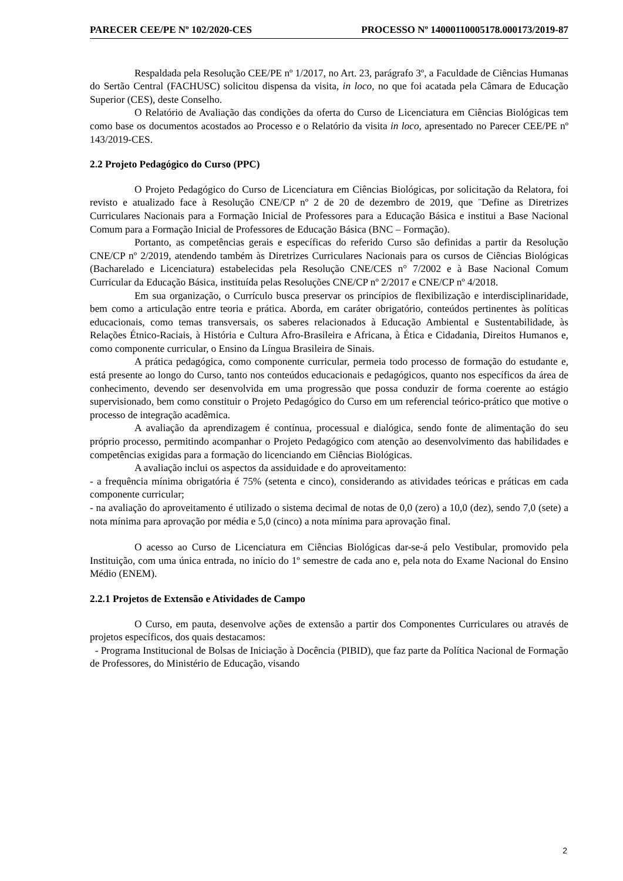PARECER CEE/PE Nº 102/2020-CES PROCESSO Nº 14000110005178.000173/2019-87
Respaldada pela Resolução CEE/PE nº 1/2017, no Art. 23, parágrafo 3º, a Faculdade de Ciências Humanas do Sertão Central (FACHUSC) solicitou dispensa da visita, in loco, no que foi acatada pela Câmara de Educação Superior (CES), deste Conselho.
O Relatório de Avaliação das condições da oferta do Curso de Licenciatura em Ciências Biológicas tem como base os documentos acostados ao Processo e o Relatório da visita in loco, apresentado no Parecer CEE/PE nº 143/2019-CES.
2.2 Projeto Pedagógico do Curso (PPC)
O Projeto Pedagógico do Curso de Licenciatura em Ciências Biológicas, por solicitação da Relatora, foi revisto e atualizado face à Resolução CNE/CP nº 2 de 20 de dezembro de 2019, que ¨Define as Diretrizes Curriculares Nacionais para a Formação Inicial de Professores para a Educação Básica e institui a Base Nacional Comum para a Formação Inicial de Professores de Educação Básica (BNC – Formação).
Portanto, as competências gerais e específicas do referido Curso são definidas a partir da Resolução CNE/CP nº 2/2019, atendendo também às Diretrizes Curriculares Nacionais para os cursos de Ciências Biológicas (Bacharelado e Licenciatura) estabelecidas pela Resolução CNE/CES n° 7/2002 e à Base Nacional Comum Curricular da Educação Básica, instituída pelas Resoluções CNE/CP nº 2/2017 e CNE/CP nº 4/2018.
Em sua organização, o Currículo busca preservar os princípios de flexibilização e interdisciplinaridade, bem como a articulação entre teoria e prática. Aborda, em caráter obrigatório, conteúdos pertinentes às políticas educacionais, como temas transversais, os saberes relacionados à Educação Ambiental e Sustentabilidade, às Relações Étnico-Raciais, à História e Cultura Afro-Brasileira e Africana, à Ética e Cidadania, Direitos Humanos e, como componente curricular, o Ensino da Língua Brasileira de Sinais.
A prática pedagógica, como componente curricular, permeia todo processo de formação do estudante e, está presente ao longo do Curso, tanto nos conteúdos educacionais e pedagógicos, quanto nos específicos da área de conhecimento, devendo ser desenvolvida em uma progressão que possa conduzir de forma coerente ao estágio supervisionado, bem como constituir o Projeto Pedagógico do Curso em um referencial teórico-prático que motive o processo de integração acadêmica.
A avaliação da aprendizagem é contínua, processual e dialógica, sendo fonte de alimentação do seu próprio processo, permitindo acompanhar o Projeto Pedagógico com atenção ao desenvolvimento das habilidades e competências exigidas para a formação do licenciando em Ciências Biológicas.
A avaliação inclui os aspectos da assiduidade e do aproveitamento:
- a frequência mínima obrigatória é 75% (setenta e cinco), considerando as atividades teóricas e práticas em cada componente curricular;
- na avaliação do aproveitamento é utilizado o sistema decimal de notas de 0,0 (zero) a 10,0 (dez), sendo 7,0 (sete) a nota mínima para aprovação por média e 5,0 (cinco) a nota mínima para aprovação final.
O acesso ao Curso de Licenciatura em Ciências Biológicas dar-se-á pelo Vestibular, promovido pela Instituição, com uma única entrada, no início do 1º semestre de cada ano e, pela nota do Exame Nacional do Ensino Médio (ENEM).
2.2.1 Projetos de Extensão e Atividades de Campo
O Curso, em pauta, desenvolve ações de extensão a partir dos Componentes Curriculares ou através de projetos específicos, dos quais destacamos:
- Programa Institucional de Bolsas de Iniciação à Docência (PIBID), que faz parte da Política Nacional de Formação de Professores, do Ministério de Educação, visando
2